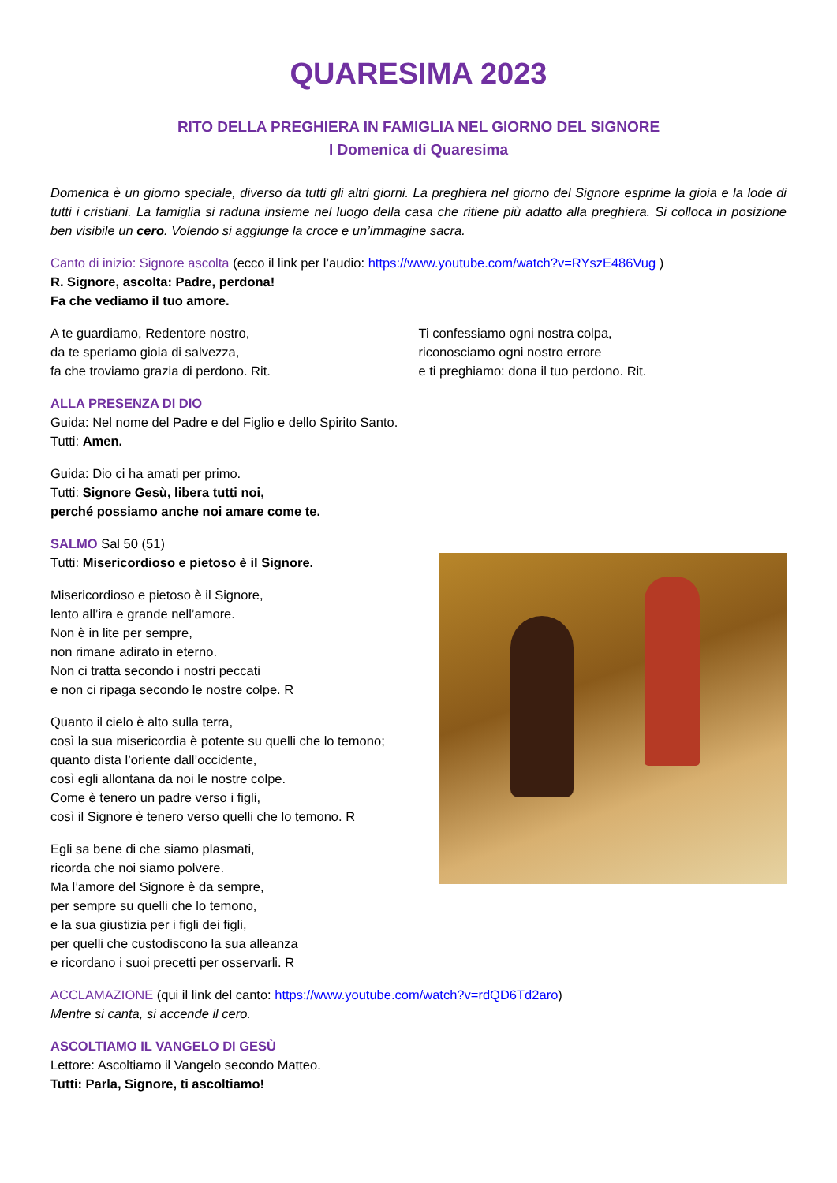QUARESIMA 2023
RITO DELLA PREGHIERA IN FAMIGLIA NEL GIORNO DEL SIGNORE
I Domenica di Quaresima
Domenica è un giorno speciale, diverso da tutti gli altri giorni. La preghiera nel giorno del Signore esprime la gioia e la lode di tutti i cristiani. La famiglia si raduna insieme nel luogo della casa che ritiene più adatto alla preghiera. Si colloca in posizione ben visibile un cero. Volendo si aggiunge la croce e un’immagine sacra.
Canto di inizio: Signore ascolta (ecco il link per l’audio: https://www.youtube.com/watch?v=RYszE486Vug )
R. Signore, ascolta: Padre, perdona!
Fa che vediamo il tuo amore.
A te guardiamo, Redentore nostro,
da te speriamo gioia di salvezza,
fa che troviamo grazia di perdono. Rit.
Ti confessiamo ogni nostra colpa,
riconosciamo ogni nostro errore
e ti preghiamo: dona il tuo perdono. Rit.
ALLA PRESENZA DI DIO
Guida: Nel nome del Padre e del Figlio e dello Spirito Santo.
Tutti: Amen.
Guida: Dio ci ha amati per primo.
Tutti: Signore Gesù, libera tutti noi,
perché possiamo anche noi amare come te.
SALMO Sal 50 (51)
Tutti: Misericordioso e pietoso è il Signore.
Misericordioso e pietoso è il Signore,
lento all’ira e grande nell’amore.
Non è in lite per sempre,
non rimane adirato in eterno.
Non ci tratta secondo i nostri peccati
e non ci ripaga secondo le nostre colpe. R
Quanto il cielo è alto sulla terra,
così la sua misericordia è potente su quelli che lo temono;
quanto dista l’oriente dall’occidente,
così egli allontana da noi le nostre colpe.
Come è tenero un padre verso i figli,
così il Signore è tenero verso quelli che lo temono. R
Egli sa bene di che siamo plasmati,
ricorda che noi siamo polvere.
Ma l’amore del Signore è da sempre,
per sempre su quelli che lo temono,
e la sua giustizia per i figli dei figli,
per quelli che custodiscono la sua alleanza
e ricordano i suoi precetti per osservarli. R
ACCLAMAZIONE (qui il link del canto: https://www.youtube.com/watch?v=rdQD6Td2aro)
Mentre si canta, si accende il cero.
ASCOLTIAMO IL VANGELO DI GESÙ
Lettore: Ascoltiamo il Vangelo secondo Matteo.
Tutti: Parla, Signore, ti ascoltiamo!